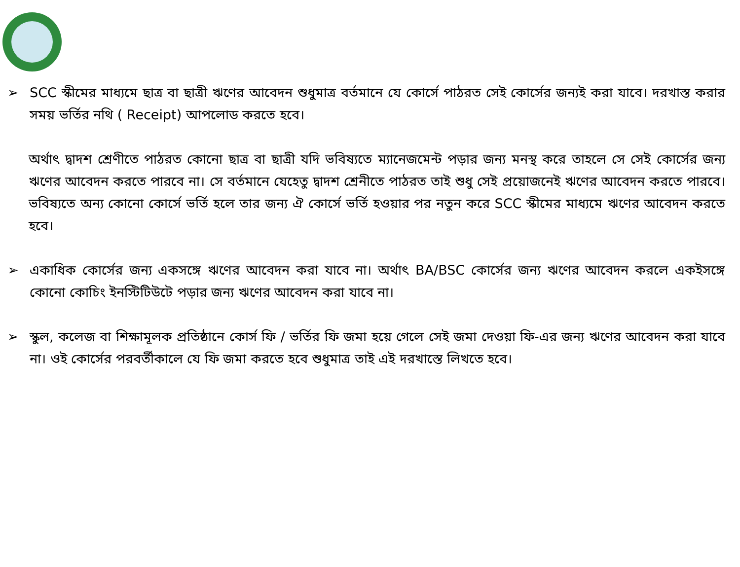➢ SCC স্কীমের মাধ্যমে ছাত্র বা ছাত্রী ঋণের আবেদন শুধুমাত্র বর্তমানে যে কোর্সে পাঠরত সেই কোর্সের জন্যই করা যাবে। দরখাস্ত করার সময় ভর্তির নথি ( Receipt) আপলোড করতে হবে।
অর্থাৎ দ্বাদশ শ্রেণীতে পাঠরত কোনো ছাত্র বা ছাত্রী যদি ভবিষ্যতে ম্যানেজমেন্ট পড়ার জন্য মনস্থ করে তাহলে সে সেই কোর্সের জন্য ঋণের আবেদন করতে পারবে না। সে বর্তমানে যেহেতু দ্বাদশ শ্রেনীতে পাঠরত তাই শুধু সেই প্রয়োজনেই ঋণের আবেদন করতে পারবে। ভবিষ্যতে অন্য কোনো কোর্সে ভর্তি হলে তার জন্য ঐ কোর্সে ভর্তি হওয়ার পর নতুন করে SCC স্কীমের মাধ্যমে ঋণের আবেদন করতে হবে।
➢ একাধিক কোর্সের জন্য একসঙ্গে ঋণের আবেদন করা যাবে না। অর্থাৎ BA/BSC কোর্সের জন্য ঋণের আবেদন করলে একইসঙ্গে কোনো কোচিং ইনস্টিটিউটে পড়ার জন্য ঋণের আবেদন করা যাবে না।
➢ স্কুল, কলেজ বা শিক্ষামূলক প্রতিষ্ঠানে কোর্স ফি / ভর্তির ফি জমা হয়ে গেলে সেই জমা দেওয়া ফি-এর জন্য ঋণের আবেদন করা যাবে না। ওই কোর্সের পরবর্তীকালে যে ফি জমা করতে হবে শুধুমাত্র তাই এই দরখাস্তে লিখতে হবে।